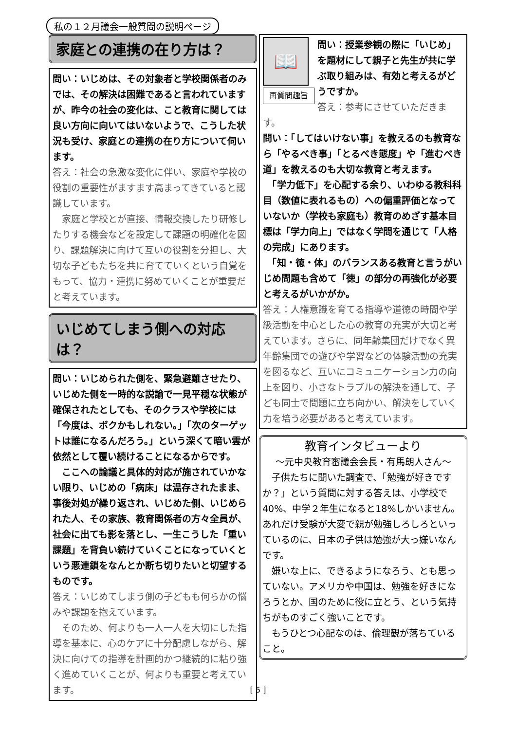私の１２月議会一般質問の説明ページ
家庭との連携の在り方は？
問い：いじめは、その対象者と学校関係者のみでは、その解決は困難であると言われていますが、昨今の社会の変化は、こと教育に関しては良い方向に向いてはいないようで、こうした状況も受け、家庭との連携の在り方について伺います。
答え：社会の急激な変化に伴い、家庭や学校の役割の重要性がますます高まってきていると認識しています。
　家庭と学校とが直接、情報交換したり研修したりする機会などを設定して課題の明確化を図り、課題解決に向けて互いの役割を分担し、大切な子どもたちを共に育てていくという自覚をもって、協力・連携に努めていくことが重要だと考えています。
いじめてしまう側への対応は？
問い：いじめられた側を、緊急避難させたり、いじめた側を一時的な説諭で一見平穏な状態が確保されたとしても、そのクラスや学校には「今度は、ボクかもしれない。」「次のターゲットは誰になるんだろう。」という深くて暗い雲が依然として覆い続けることになるからです。
　ここへの論議と具体的対応が施されていかない限り、いじめの「病床」は温存されたまま、事後対処が繰り返され、いじめた側、いじめられた人、その家族、教育関係者の方々全員が、社会に出ても影を落とし、一生こうした「重い課題」を背負い続けていくことになっていくという悪連鎖をなんとか断ち切りたいと切望するものです。
答え：いじめてしまう側の子どもも何らかの悩みや課題を抱えています。
　そのため、何よりも一人一人を大切にした指導を基本に、心のケアに十分配慮しながら、解決に向けての指導を計画的かつ継続的に粘り強く進めていくことが、何よりも重要と考えています。
📖
再質問趣旨
問い：授業参観の際に「いじめ」を題材にして親子と先生が共に学ぶ取り組みは、有効と考えるがどうですか。
答え：参考にさせていただきます。
問い：「してはいけない事」を教えるのも教育なら「やるべき事」「とるべき態度」や「進むべき道」を教えるのも大切な教育と考えます。
　「学力低下」を心配する余り、いわゆる教科科目（数値に表れるもの）への偏重評価となっていないか（学校も家庭も）教育のめざす基本目標は「学力向上」ではなく学問を通じて「人格の完成」にあります。
　「知・徳・体」のバランスある教育と言うがいじめ問題も含めて「徳」の部分の再強化が必要と考えるがいかがか。
答え：人権意識を育てる指導や道徳の時間や学級活動を中心とした心の教育の充実が大切と考えています。さらに、同年齢集団だけでなく異年齢集団での遊びや学習などの体験活動の充実を図るなど、互いにコミュニケーション力の向上を図り、小さなトラブルの解決を通して、子ども同士で問題に立ち向かい、解決をしていく力を培う必要があると考えています。
教育インタビューより
～元中央教育審議会会長・有馬朗人さん～
　子供たちに聞いた調査で、「勉強が好きですか？」という質問に対する答えは、小学校で40%、中学２年生になると18%しかいません。あれだけ受験が大変で親が勉強しろしろといっているのに、日本の子供は勉強が大っ嫌いなんです。
　嫌いな上に、できるようになろう、とも思っていない。アメリカや中国は、勉強を好きになろうとか、国のために役に立とう、という気持ちがものすごく強いことです。
　もうひとつ心配なのは、倫理観が落ちていること。
[ 5 ]